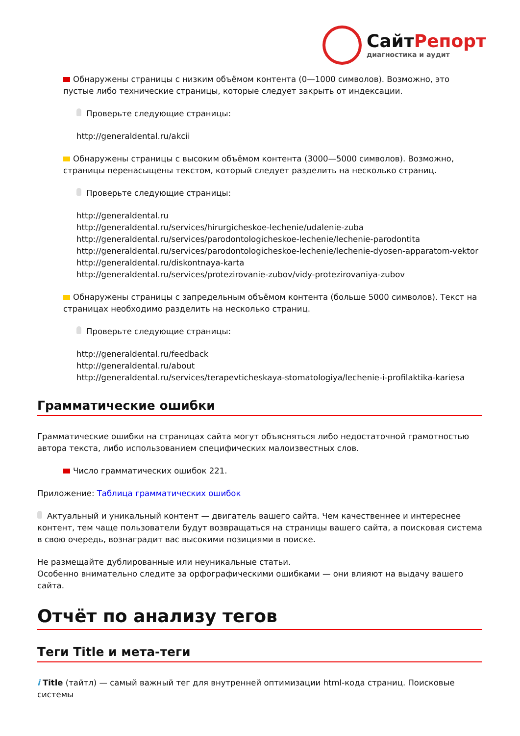СайтРепорт
диагностика и аудит
Обнаружены страницы с низким объёмом контента (0—1000 символов). Возможно, это пустые либо технические страницы, которые следует закрыть от индексации.
Проверьте следующие страницы:
http://generaldental.ru/akcii
Обнаружены страницы с высоким объёмом контента (3000—5000 символов). Возможно, страницы перенасыщены текстом, который следует разделить на несколько страниц.
Проверьте следующие страницы:
http://generaldental.ru
http://generaldental.ru/services/hirurgicheskoe-lechenie/udalenie-zuba
http://generaldental.ru/services/parodontologicheskoe-lechenie/lechenie-parodontita
http://generaldental.ru/services/parodontologicheskoe-lechenie/lechenie-dyosen-apparatom-vektor
http://generaldental.ru/diskontnaya-karta
http://generaldental.ru/services/protezirovanie-zubov/vidy-protezirovaniya-zubov
Обнаружены страницы с запредельным объёмом контента (больше 5000 символов). Текст на страницах необходимо разделить на несколько страниц.
Проверьте следующие страницы:
http://generaldental.ru/feedback
http://generaldental.ru/about
http://generaldental.ru/services/terapevticheskaya-stomatologiya/lechenie-i-profilaktika-kariesa
Грамматические ошибки
Грамматические ошибки на страницах сайта могут объясняться либо недостаточной грамотностью автора текста, либо использованием специфических малоизвестных слов.
Число грамматических ошибок 221.
Приложение: Таблица грамматических ошибок
Актуальный и уникальный контент — двигатель вашего сайта. Чем качественнее и интереснее контент, тем чаще пользователи будут возвращаться на страницы вашего сайта, а поисковая система в свою очередь, вознаградит вас высокими позициями в поиске.
Не размещайте дублированные или неуникальные статьи.
Особенно внимательно следите за орфографическими ошибками — они влияют на выдачу вашего сайта.
Отчёт по анализу тегов
Теги Title и мета-теги
i Title (тайтл) — самый важный тег для внутренней оптимизации html-кода страниц. Поисковые системы